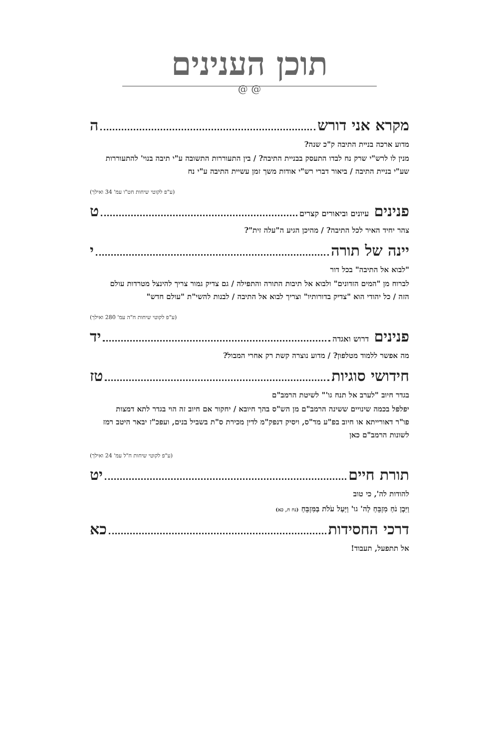תוכן הענינים
@ @
מקרא אני דורש ה
מדוע ארכה בניית התיבה ק"כ שנה?
מנין לו לרש"י שרק נח לבדו התעסק בבניית התיבה? / בין התעוררות התשובה ע"י תיבה בנוי' להתעוררות שע"י בניית התיבה / ביאור דברי רש"י אודות משך זמן עשיית התיבה ע"י נח
(ע"פ לקוטי שיחות חט"ו עמ' 34 ואילך)
פנינים עיונים וביאורים קצרים ט
צהר יחיד האיר לכל התיבה? / מהיכן הגיע ה"עלה זית"?
יינה של תורה י
"לבוא אל התיבה" בכל דור
לברוח מן "המים הזדונים" ולבוא אל תיבות התורה והתפילה / גם צדיק גמור צריך להינצל מטרדות עולם הזה / כל יהודי הוא "צדיק בדורותיו" וצריך לבוא אל התיבה / לבנות להשי"ת "עולם חדש"
(ע"פ לקוטי שיחות ח"ה עמ' 280 ואילך)
פנינים דרוש ואגדה יד
מה אפשר ללמוד מטלפון? / מדוע נוצרה קשת רק אחרי המבול?
חידושי סוגיות טז
בגדר חיוב "לערב אל תנח גו'" לשיטת הרמב"ם
יפלפל בכמה שינויים ששינה הרמב"ם מן הש"ס בהך חיובא / יחקור אם חיוב זה הוי בגדר לתא דמצות פו"ר דאורייתא או חיוב בפ"ע מד"ס, ויסיק דנפק"מ לדין מכירת ס"ת בשביל בנים, ועפכ"ז יבאר היטב רמז לשונות הרמב"ם כאן
(ע"פ לקוטי שיחות ח"ל עמ' 24 ואילך)
תורת חיים יט
להודות לה', כי טוב
וַיִּבֶן נֹחַ מִזְבֵּחַ לַה' גו' וַיַּעַל עֹלֹת בַּמִּזְבֵּחַ (נח ח, כא)
דרכי החסידות כא
אל תתפעל, תעבוד!